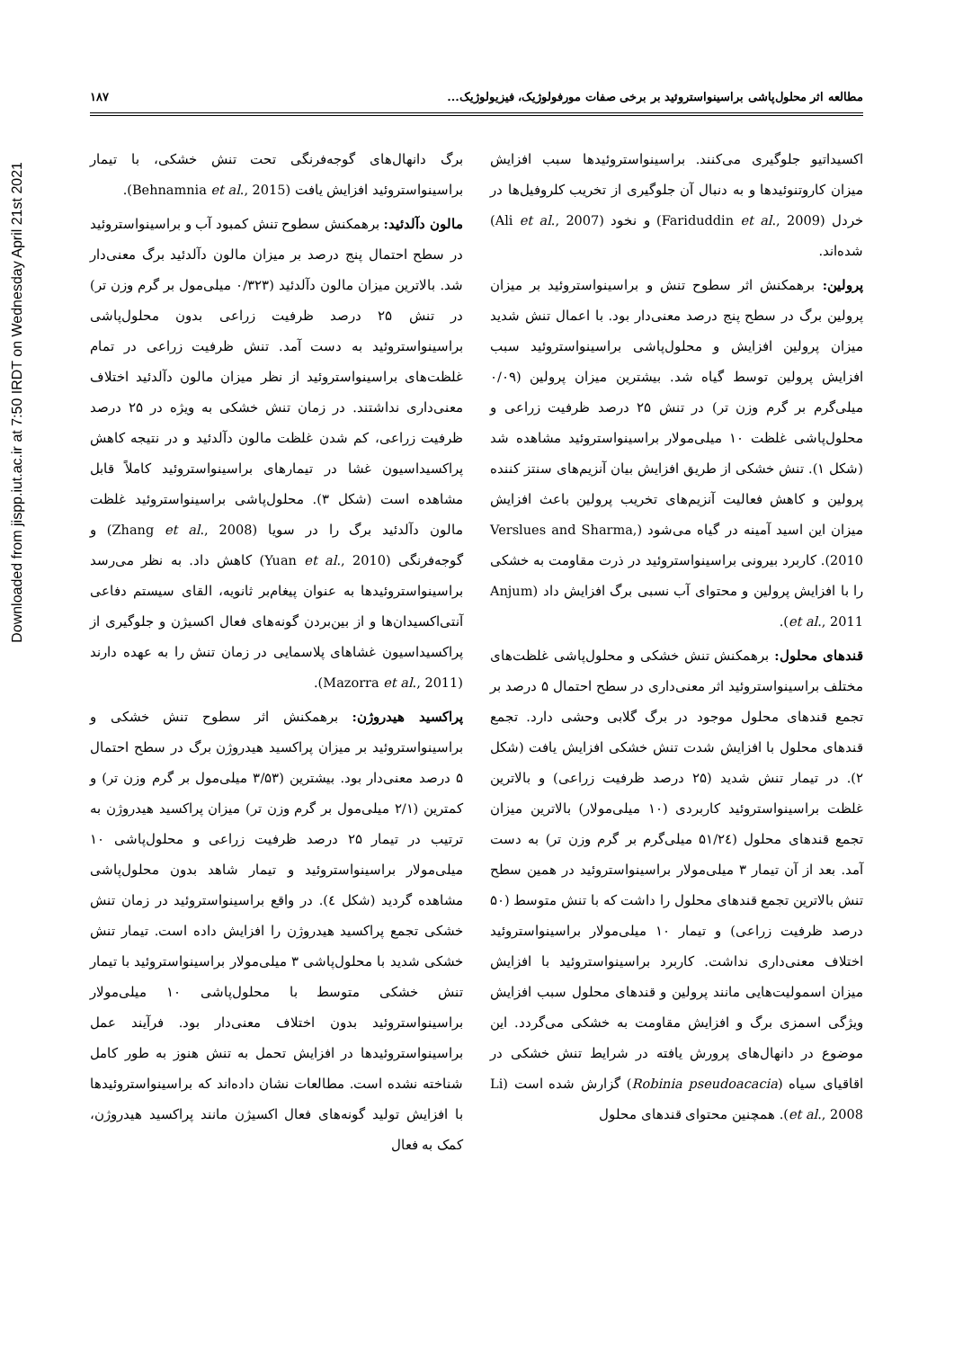Downloaded from jispp.iut.ac.ir at 7:50 IRDT on Wednesday April 21st 2021
مطالعه اثر محلول‌پاشی براسینواستروئید بر برخی صفات مورفولوژیک، فیزیولوژیک... ۱۸۷
اکسیداتیو جلوگیری می‌کنند. براسینواستروئیدها سبب افزایش میزان کاروتنوئیدها و به دنبال آن جلوگیری از تخریب کلروفیل‌ها در خردل (Fariduddin et al., 2009) و نخود (Ali et al., 2007) شده‌اند.
پرولین: برهمکنش اثر سطوح تنش و براسینواستروئید بر میزان پرولین برگ در سطح پنج درصد معنی‌دار بود. با اعمال تنش شدید میزان پرولین افزایش و محلول‌پاشی براسینواستروئید سبب افزایش پرولین توسط گیاه شد. بیشترین میزان پرولین (۰/۰۹ میلی‌گرم بر گرم وزن تر) در تنش ۲۵ درصد ظرفیت زراعی و محلول‌پاشی غلظت ۱۰ میلی‌مولار براسینواستروئید مشاهده شد (شکل ۱). تنش خشکی از طریق افزایش بیان آنزیم‌های سنتز کننده پرولین و کاهش فعالیت آنزیم‌های تخریب پرولین باعث افزایش میزان این اسید آمینه در گیاه می‌شود (Verslues and Sharma, 2010). کاربرد بیرونی براسینواستروئید در ذرت مقاومت به خشکی را با افزایش پرولین و محتوای آب نسبی برگ افزایش داد (Anjum et al., 2011).
قندهای محلول: برهمکنش تنش خشکی و محلول‌پاشی غلظت‌های مختلف براسینواستروئید اثر معنی‌داری در سطح احتمال ۵ درصد بر تجمع قندهای محلول موجود در برگ گلابی وحشی دارد. تجمع قندهای محلول با افزایش شدت تنش خشکی افزایش یافت (شکل ۲). در تیمار تنش شدید (۲۵ درصد ظرفیت زراعی) و بالاترین غلظت براسینواستروئید کاربردی (۱۰ میلی‌مولار) بالاترین میزان تجمع قندهای محلول (۵۱/۲٤ میلی‌گرم بر گرم وزن تر) به دست آمد. بعد از آن تیمار ۳ میلی‌مولار براسینواستروئید در همین سطح تنش بالاترین تجمع قندهای محلول را داشت که با تنش متوسط (۵۰ درصد ظرفیت زراعی) و تیمار ۱۰ میلی‌مولار براسینواستروئید اختلاف معنی‌داری نداشت. کاربرد براسینواستروئید با افزایش میزان اسمولیت‌هایی مانند پرولین و قندهای محلول سبب افزایش ویژگی اسمزی برگ و افزایش مقاومت به خشکی می‌گردد. این موضوع در دانهال‌های پرورش یافته در شرایط تنش خشکی در اقاقیای سیاه (Robinia pseudoacacia) گزارش شده است (Li et al., 2008). همچنین محتوای قندهای محلول
برگ دانهال‌های گوجه‌فرنگی تحت تنش خشکی، با تیمار براسینواستروئید افزایش یافت (Behnamnia et al., 2015).
مالون دآلدئید: برهمکنش سطوح تنش کمبود آب و براسینواستروئید در سطح احتمال پنج درصد بر میزان مالون دآلدئید برگ معنی‌دار شد. بالاترین میزان مالون دآلدئید (۰/۳۲۳ میلی‌مول بر گرم وزن تر) در تنش ۲۵ درصد ظرفیت زراعی بدون محلول‌پاشی براسینواستروئید به دست آمد. تنش ظرفیت زراعی در تمام غلظت‌های براسینواستروئید از نظر میزان مالون دآلدئید اختلاف معنی‌داری نداشتند. در زمان تنش خشکی به ویژه در ۲۵ درصد ظرفیت زراعی، کم شدن غلظت مالون دآلدئید و در نتیجه کاهش پراکسیداسیون غشا در تیمارهای براسینواستروئید کاملاً قابل مشاهده است (شکل ۳). محلول‌پاشی براسینواستروئید غلظت مالون دآلدئید برگ را در سویا (Zhang et al., 2008) و گوجه‌فرنگی (Yuan et al., 2010) کاهش داد. به نظر می‌رسد براسینواستروئیدها به عنوان پیغام‌بر ثانویه، القای سیستم دفاعی آنتی‌اکسیدان‌ها و از بین‌بردن گونه‌های فعال اکسیژن و جلوگیری از پراکسیداسیون غشاهای پلاسمایی در زمان تنش را به عهده دارند (Mazorra et al., 2011).
پراکسید هیدروژن: برهمکنش اثر سطوح تنش خشکی و براسینواستروئید بر میزان پراکسید هیدروژن برگ در سطح احتمال ۵ درصد معنی‌دار بود. بیشترین (۳/۵۳ میلی‌مول بر گرم وزن تر) و کمترین (۲/۱ میلی‌مول بر گرم وزن تر) میزان پراکسید هیدروژن به ترتیب در تیمار ۲۵ درصد ظرفیت زراعی و محلول‌پاشی ۱۰ میلی‌مولار براسینواستروئید و تیمار شاهد بدون محلول‌پاشی مشاهده گردید (شکل ٤). در واقع براسینواستروئید در زمان تنش خشکی تجمع پراکسید هیدروژن را افزایش داده است. تیمار تنش خشکی شدید با محلول‌پاشی ۳ میلی‌مولار براسینواستروئید با تیمار تنش خشکی متوسط با محلول‌پاشی ۱۰ میلی‌مولار براسینواستروئید بدون اختلاف معنی‌دار بود. فرآیند عمل براسینواستروئیدها در افزایش تحمل به تنش هنوز به طور کامل شناخته نشده است. مطالعات نشان داده‌اند که براسینواستروئیدها با افزایش تولید گونه‌های فعال اکسیژن مانند پراکسید هیدروژن، کمک به فعال